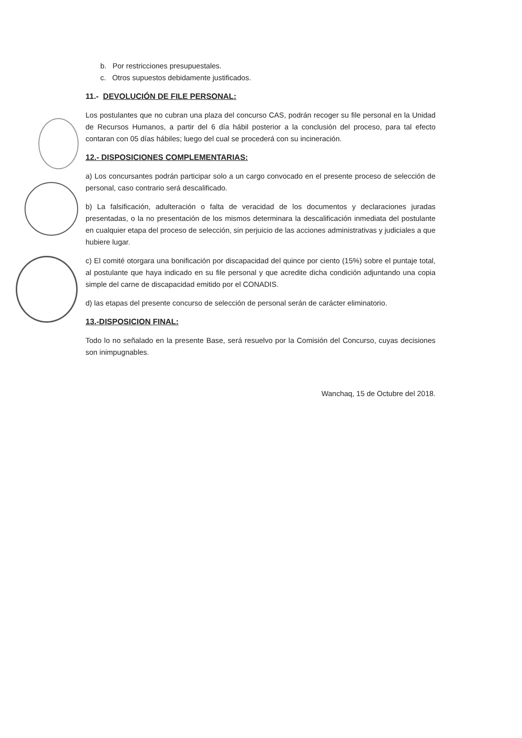b. Por restricciones presupuestales.
c. Otros supuestos debidamente justificados.
11.- DEVOLUCIÓN DE FILE PERSONAL:
Los postulantes que no cubran una plaza del concurso CAS, podrán recoger su file personal en la Unidad de Recursos Humanos, a partir del 6 día hábil posterior a la conclusión del proceso, para tal efecto contaran con 05 días hábiles; luego del cual se procederá con su incineración.
12.- DISPOSICIONES COMPLEMENTARIAS:
a) Los concursantes podrán participar solo a un cargo convocado en el presente proceso de selección de personal, caso contrario será descalificado.
b) La falsificación, adulteración o falta de veracidad de los documentos y declaraciones juradas presentadas, o la no presentación de los mismos determinara la descalificación inmediata del postulante en cualquier etapa del proceso de selección, sin perjuicio de las acciones administrativas y judiciales a que hubiere lugar.
c) El comité otorgara una bonificación por discapacidad del quince por ciento (15%) sobre el puntaje total, al postulante que haya indicado en su file personal y que acredite dicha condición adjuntando una copia simple del carne de discapacidad emitido por el CONADIS.
d) las etapas del presente concurso de selección de personal serán de carácter eliminatorio.
13.-DISPOSICION FINAL:
Todo lo no señalado en la presente Base, será resuelvo por la Comisión del Concurso, cuyas decisiones son inimpugnables.
Wanchaq, 15 de Octubre del 2018.